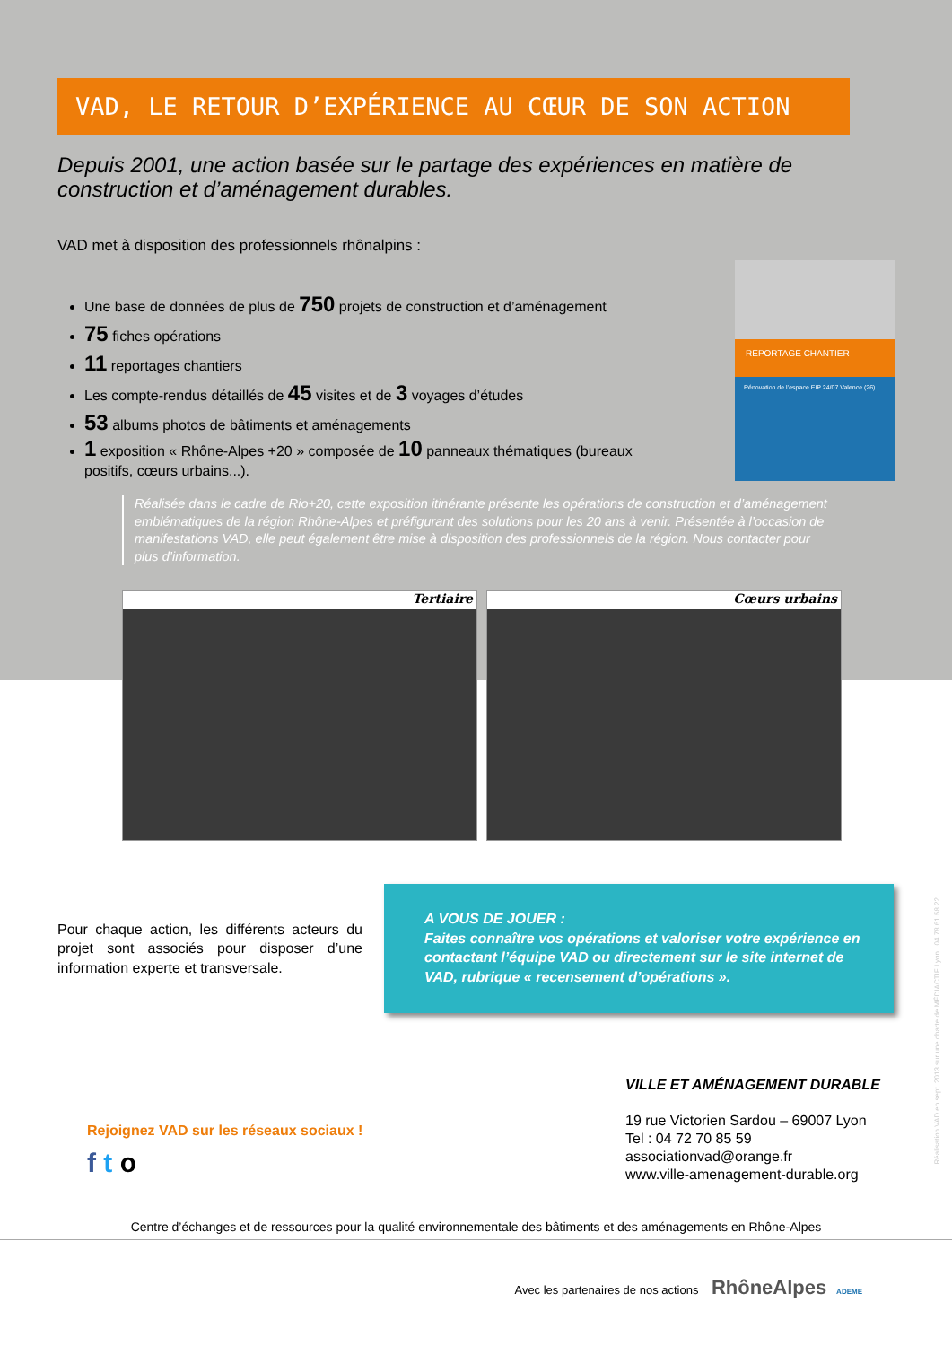VAD, LE RETOUR D’EXPÉRIENCE AU CŒUR DE SON ACTION
Depuis 2001, une action basée sur le partage des expériences en matière de construction et d’aménagement durables.
VAD met à disposition des professionnels rhônalpins :
Une base de données de plus de 750 projets de construction et d’aménagement
75 fiches opérations
11 reportages chantiers
Les compte-rendus détaillés de 45 visites et de 3 voyages d’études
53 albums photos de bâtiments et aménagements
1 exposition « Rhône-Alpes +20 » composée de 10 panneaux thématiques (bureaux positifs, cœurs urbains...).
REPORTAGE CHANTIER
Rénovation de l’espace EIP 24/07 Valence (26)
Réalisée dans le cadre de Rio+20, cette exposition itinérante présente les opérations de construction et d’aménagement emblématiques de la région Rhône-Alpes et préfigurant des solutions pour les 20 ans à venir. Présentée à l’occasion de manifestations VAD, elle peut également être mise à disposition des professionnels de la région. Nous contacter pour plus d’information.
Tertiaire Cœurs urbains
Pour chaque action, les différents acteurs du projet sont associés pour disposer d’une information experte et transversale.
A VOUS DE JOUER :
Faites connaître vos opérations et valoriser votre expérience en contactant l’équipe VAD ou directement sur le site internet de VAD, rubrique « recensement d’opérations ».
Rejoignez VAD sur les réseaux sociaux !
f t o
VILLE ET AMÉNAGEMENT DURABLE
19 rue Victorien Sardou – 69007 Lyon
Tel : 04 72 70 85 59
associationvad@orange.fr
www.ville-amenagement-durable.org
Centre d’échanges et de ressources pour la qualité environnementale des bâtiments et des aménagements en Rhône-Alpes
Avec les partenaires de nos actions RhôneAlpes ADEME
Réalisation VAD en sept. 2013 sur une charte de MÉDIACTIF Lyon : 04 78 61 58 22